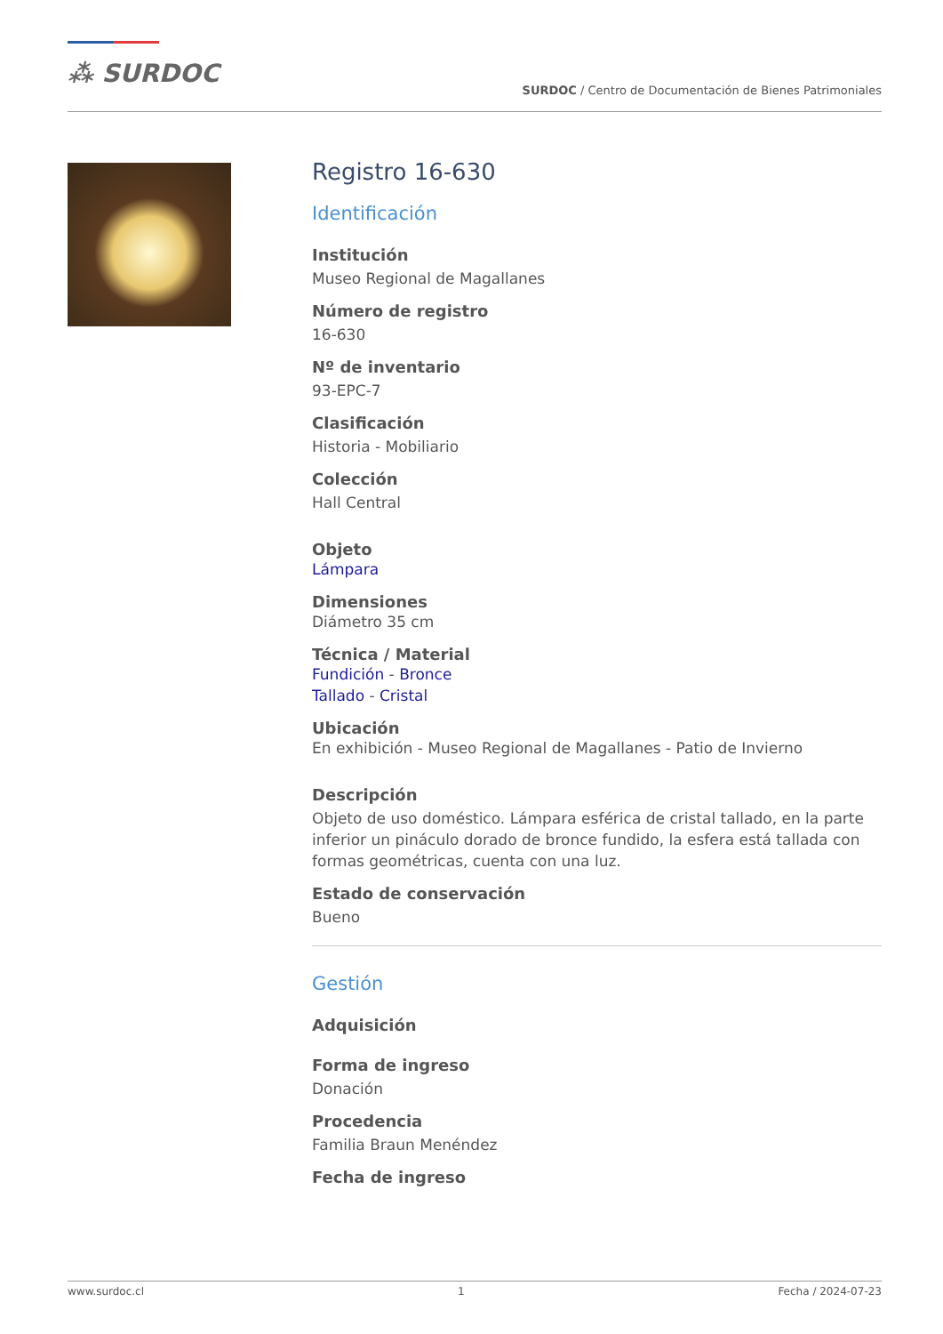⁂ SURDOC
SURDOC / Centro de Documentación de Bienes Patrimoniales
Registro 16-630
Identificación
Institución
Museo Regional de Magallanes
Número de registro
16-630
Nº de inventario
93-EPC-7
Clasificación
Historia - Mobiliario
Colección
Hall Central
Objeto
Lámpara
Dimensiones
Diámetro 35 cm
Técnica / Material
Fundición - Bronce
Tallado - Cristal
Ubicación
En exhibición - Museo Regional de Magallanes - Patio de Invierno
Descripción
Objeto de uso doméstico. Lámpara esférica de cristal tallado, en la parte inferior un pináculo dorado de bronce fundido, la esfera está tallada con formas geométricas, cuenta con una luz.
Estado de conservación
Bueno
Gestión
Adquisición
Forma de ingreso
Donación
Procedencia
Familia Braun Menéndez
Fecha de ingreso
www.surdoc.cl 1 Fecha / 2024-07-23